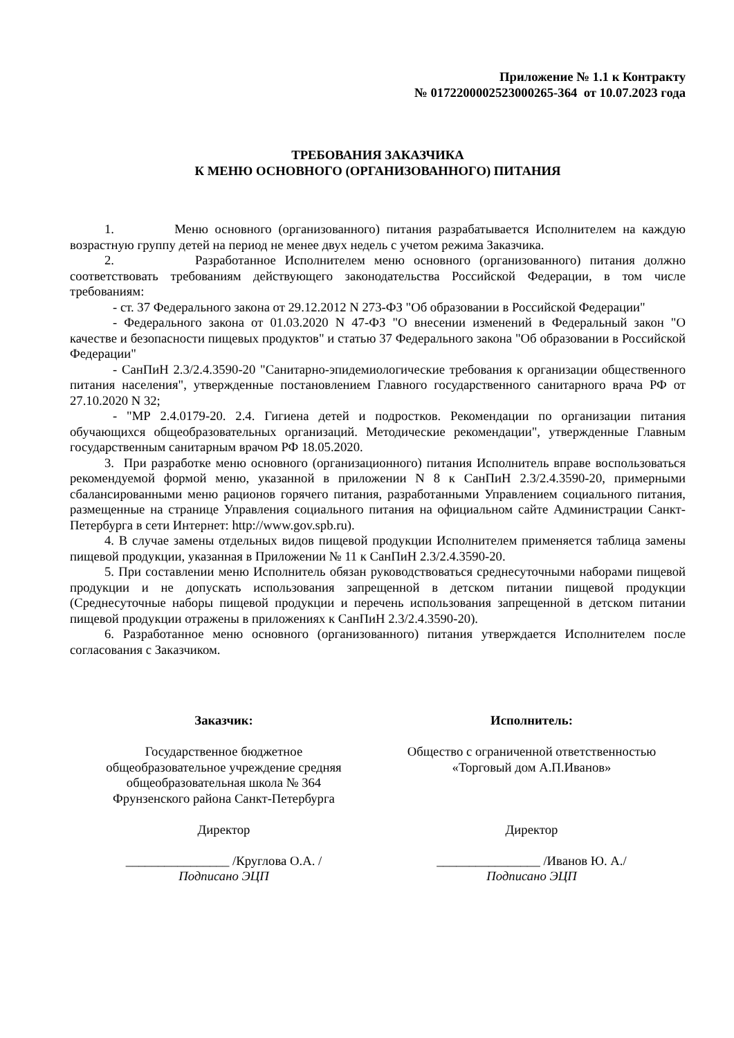Приложение № 1.1 к Контракту
№ 0172200002523000265-364 от 10.07.2023 года
ТРЕБОВАНИЯ ЗАКАЗЧИКА
К МЕНЮ ОСНОВНОГО (ОРГАНИЗОВАННОГО) ПИТАНИЯ
1. Меню основного (организованного) питания разрабатывается Исполнителем на каждую возрастную группу детей на период не менее двух недель с учетом режима Заказчика.
2. Разработанное Исполнителем меню основного (организованного) питания должно соответствовать требованиям действующего законодательства Российской Федерации, в том числе требованиям:
- ст. 37 Федерального закона от 29.12.2012 N 273-ФЗ "Об образовании в Российской Федерации"
- Федерального закона от 01.03.2020 N 47-ФЗ "О внесении изменений в Федеральный закон "О качестве и безопасности пищевых продуктов" и статью 37 Федерального закона "Об образовании в Российской Федерации"
- СанПиН 2.3/2.4.3590-20 "Санитарно-эпидемиологические требования к организации общественного питания населения", утвержденные постановлением Главного государственного санитарного врача РФ от 27.10.2020 N 32;
- "МР 2.4.0179-20. 2.4. Гигиена детей и подростков. Рекомендации по организации питания обучающихся общеобразовательных организаций. Методические рекомендации", утвержденные Главным государственным санитарным врачом РФ 18.05.2020.
3. При разработке меню основного (организационного) питания Исполнитель вправе воспользоваться рекомендуемой формой меню, указанной в приложении N 8 к СанПиН 2.3/2.4.3590-20, примерными сбалансированными меню рационов горячего питания, разработанными Управлением социального питания, размещенные на странице Управления социального питания на официальном сайте Администрации Санкт-Петербурга в сети Интернет: http://www.gov.spb.ru).
4. В случае замены отдельных видов пищевой продукции Исполнителем применяется таблица замены пищевой продукции, указанная в Приложении № 11 к СанПиН 2.3/2.4.3590-20.
5. При составлении меню Исполнитель обязан руководствоваться среднесуточными наборами пищевой продукции и не допускать использования запрещенной в детском питании пищевой продукции (Среднесуточные наборы пищевой продукции и перечень использования запрещенной в детском питании пищевой продукции отражены в приложениях к СанПиН 2.3/2.4.3590-20).
6. Разработанное меню основного (организованного) питания утверждается Исполнителем после согласования с Заказчиком.
Заказчик:
Государственное бюджетное
общеобразовательное учреждение средняя
общеобразовательная школа № 364
Фрунзенского района Санкт-Петербурга
Директор
________________ /Круглова О.А. /
Подписано ЭЦП
Исполнитель:
Общество с ограниченной ответственностью
«Торговый дом А.П.Иванов»
Директор
________________ /Иванов Ю. А./
Подписано ЭЦП